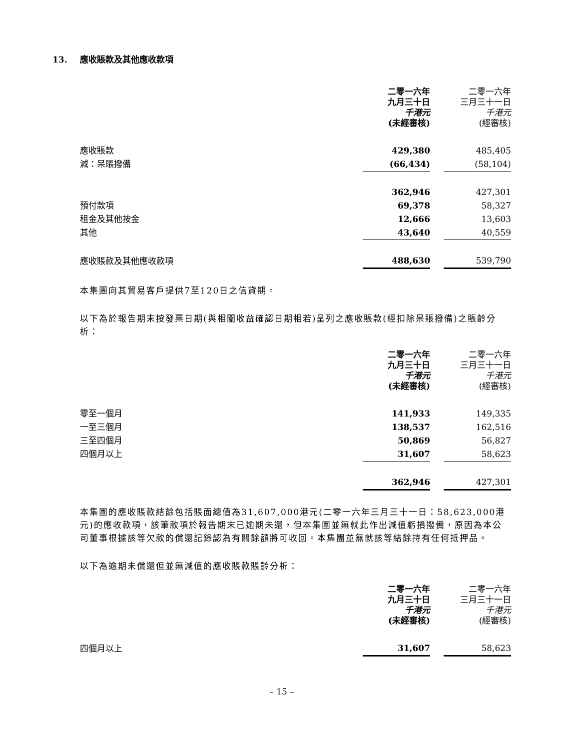13. 應收賬款及其他應收款項
| | 二零一六年 九月三十日 千港元 (未經審核) | | 二零一六年 三月三十一日 千港元 (經審核) |
| 應收賬款 | 429,380 | | 485,405 |
| 減：呆賬撥備 | (66,434) | | (58,104) |
| | 362,946 | | 427,301 |
| 預付款項 | 69,378 | | 58,327 |
| 租金及其他按金 | 12,666 | | 13,603 |
| 其他 | 43,640 | | 40,559 |
| 應收賬款及其他應收款項 | 488,630 | | 539,790 |
本集團向其貿易客戶提供7至120日之信貸期。
以下為於報告期末按發票日期(與相關收益確認日期相若)呈列之應收賬款(經扣除呆賬撥備)之賬齡分析：
| | 二零一六年 九月三十日 千港元 (未經審核) | | 二零一六年 三月三十一日 千港元 (經審核) |
| 零至一個月 | 141,933 | | 149,335 |
| 一至三個月 | 138,537 | | 162,516 |
| 三至四個月 | 50,869 | | 56,827 |
| 四個月以上 | 31,607 | | 58,623 |
| | 362,946 | | 427,301 |
本集團的應收賬款結餘包括賬面總值為31,607,000港元(二零一六年三月三十一日：58,623,000港元)的應收款項，該筆款項於報告期末已逾期未還，但本集團並無就此作出減值虧損撥備，原因為本公司董事根據該等欠款的償還記錄認為有關餘額將可收回。本集團並無就該等結餘持有任何抵押品。
以下為逾期未償還但並無減值的應收賬款賬齡分析：
| | 二零一六年 九月三十日 千港元 (未經審核) | | 二零一六年 三月三十一日 千港元 (經審核) |
| 四個月以上 | 31,607 | | 58,623 |
– 15 –